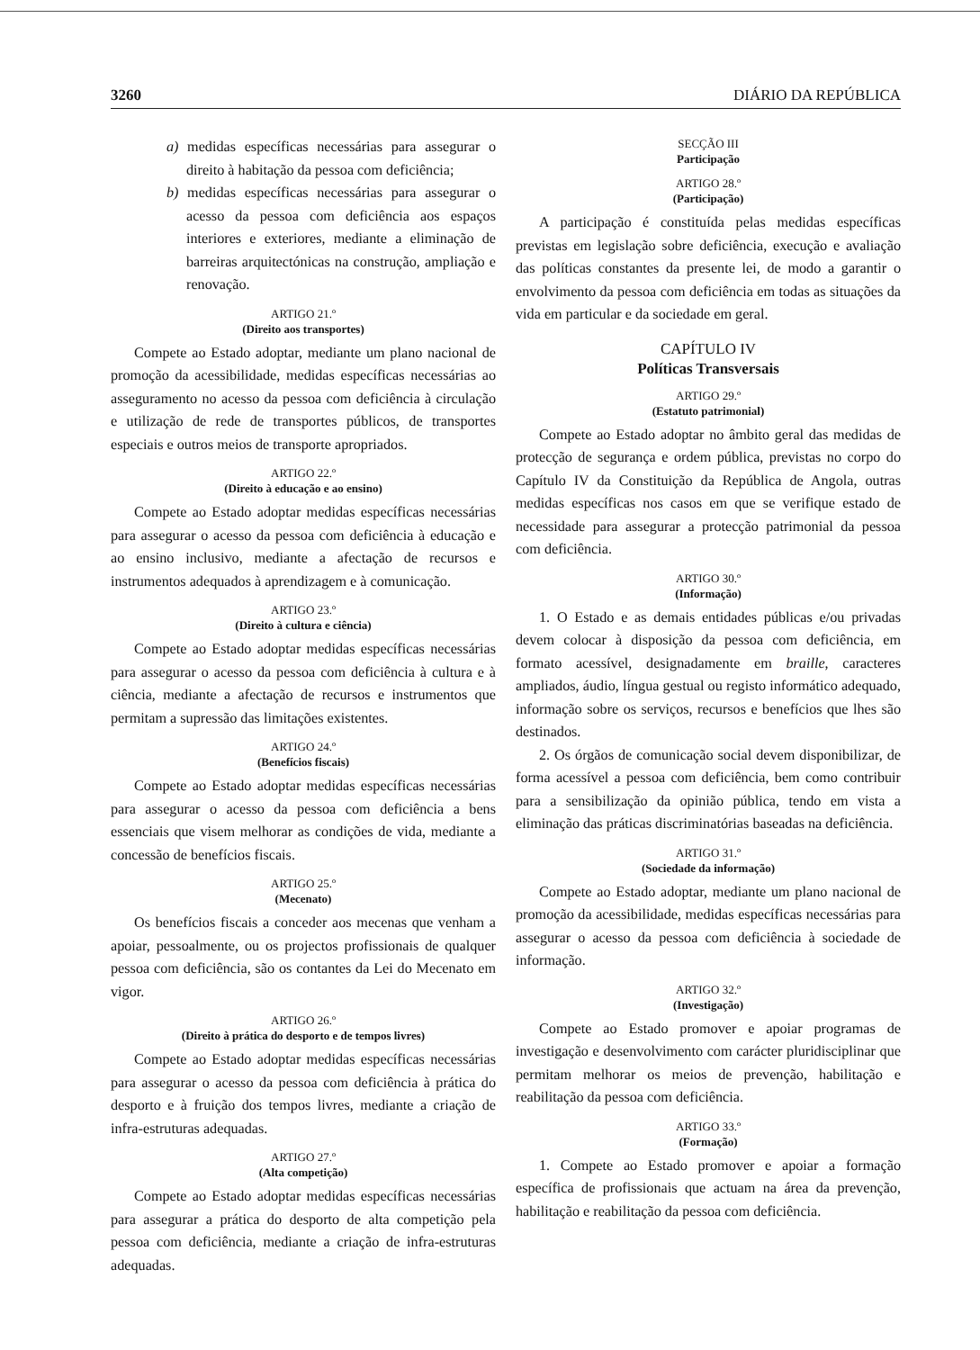3260 DIÁRIO DA REPÚBLICA
a) medidas específicas necessárias para assegurar o direito à habitação da pessoa com deficiência;
b) medidas específicas necessárias para assegurar o acesso da pessoa com deficiência aos espaços interiores e exteriores, mediante a eliminação de barreiras arquitectónicas na construção, ampliação e renovação.
ARTIGO 21.º
(Direito aos transportes)
Compete ao Estado adoptar, mediante um plano nacional de promoção da acessibilidade, medidas específicas necessárias ao asseguramento no acesso da pessoa com deficiência à circulação e utilização de rede de transportes públicos, de transportes especiais e outros meios de transporte apropriados.
ARTIGO 22.º
(Direito à educação e ao ensino)
Compete ao Estado adoptar medidas específicas necessárias para assegurar o acesso da pessoa com deficiência à educação e ao ensino inclusivo, mediante a afectação de recursos e instrumentos adequados à aprendizagem e à comunicação.
ARTIGO 23.º
(Direito à cultura e ciência)
Compete ao Estado adoptar medidas específicas necessárias para assegurar o acesso da pessoa com deficiência à cultura e à ciência, mediante a afectação de recursos e instrumentos que permitam a supressão das limitações existentes.
ARTIGO 24.º
(Benefícios fiscais)
Compete ao Estado adoptar medidas específicas necessárias para assegurar o acesso da pessoa com deficiência a bens essenciais que visem melhorar as condições de vida, mediante a concessão de benefícios fiscais.
ARTIGO 25.º
(Mecenato)
Os benefícios fiscais a conceder aos mecenas que venham a apoiar, pessoalmente, ou os projectos profissionais de qualquer pessoa com deficiência, são os contantes da Lei do Mecenato em vigor.
ARTIGO 26.º
(Direito à prática do desporto e de tempos livres)
Compete ao Estado adoptar medidas específicas necessárias para assegurar o acesso da pessoa com deficiência à prática do desporto e à fruição dos tempos livres, mediante a criação de infra-estruturas adequadas.
ARTIGO 27.º
(Alta competição)
Compete ao Estado adoptar medidas específicas necessárias para assegurar a prática do desporto de alta competição pela pessoa com deficiência, mediante a criação de infra-estruturas adequadas.
SECÇÃO III
Participação
ARTIGO 28.º
(Participação)
A participação é constituída pelas medidas específicas previstas em legislação sobre deficiência, execução e avaliação das políticas constantes da presente lei, de modo a garantir o envolvimento da pessoa com deficiência em todas as situações da vida em particular e da sociedade em geral.
CAPÍTULO IV
Políticas Transversais
ARTIGO 29.º
(Estatuto patrimonial)
Compete ao Estado adoptar no âmbito geral das medidas de protecção de segurança e ordem pública, previstas no corpo do Capítulo IV da Constituição da República de Angola, outras medidas específicas nos casos em que se verifique estado de necessidade para assegurar a protecção patrimonial da pessoa com deficiência.
ARTIGO 30.º
(Informação)
1. O Estado e as demais entidades públicas e/ou privadas devem colocar à disposição da pessoa com deficiência, em formato acessível, designadamente em braille, caracteres ampliados, áudio, língua gestual ou registo informático adequado, informação sobre os serviços, recursos e benefícios que lhes são destinados.
2. Os órgãos de comunicação social devem disponibilizar, de forma acessível a pessoa com deficiência, bem como contribuir para a sensibilização da opinião pública, tendo em vista a eliminação das práticas discriminatórias baseadas na deficiência.
ARTIGO 31.º
(Sociedade da informação)
Compete ao Estado adoptar, mediante um plano nacional de promoção da acessibilidade, medidas específicas necessárias para assegurar o acesso da pessoa com deficiência à sociedade de informação.
ARTIGO 32.º
(Investigação)
Compete ao Estado promover e apoiar programas de investigação e desenvolvimento com carácter pluridisciplinar que permitam melhorar os meios de prevenção, habilitação e reabilitação da pessoa com deficiência.
ARTIGO 33.º
(Formação)
1. Compete ao Estado promover e apoiar a formação específica de profissionais que actuam na área da prevenção, habilitação e reabilitação da pessoa com deficiência.